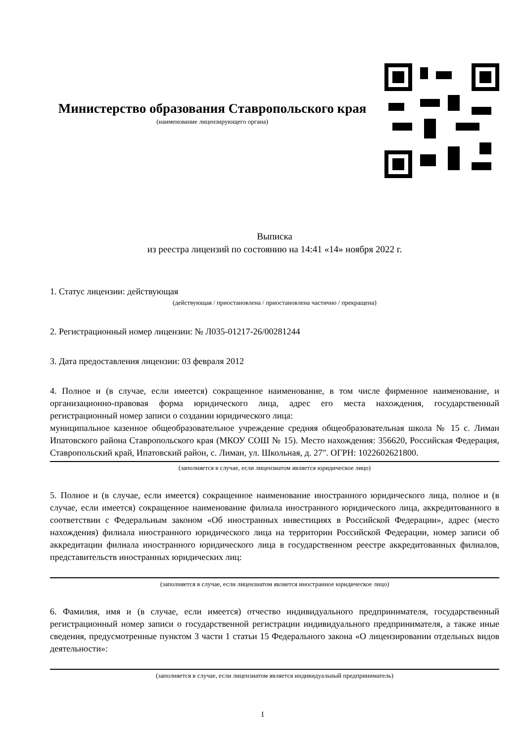Министерство образования Ставропольского края
(наименование лицензирующего органа)
Выписка
из реестра лицензий по состоянию на 14:41 «14» ноября 2022 г.
1. Статус лицензии: действующая
(действующая / приостановлена / приостановлена частично / прекращена)
2. Регистрационный номер лицензии: № Л035-01217-26/00281244
3. Дата предоставления лицензии: 03 февраля 2012
4. Полное и (в случае, если имеется) сокращенное наименование, в том числе фирменное наименование, и организационно-правовая форма юридического лица, адрес его места нахождения, государственный регистрационный номер записи о создании юридического лица:
муниципальное казенное общеобразовательное учреждение средняя общеобразовательная школа № 15 с. Лиман Ипатовского района Ставропольского края (МКОУ СОШ № 15). Место нахождения: 356620, Российская Федерация, Ставропольский край, Ипатовский район, с. Лиман, ул. Школьная, д. 27". ОГРН: 1022602621800.
(заполняется в случае, если лицензиатом является юридическое лицо)
5. Полное и (в случае, если имеется) сокращенное наименование иностранного юридического лица, полное и (в случае, если имеется) сокращенное наименование филиала иностранного юридического лица, аккредитованного в соответствии с Федеральным законом «Об иностранных инвестициях в Российской Федерации», адрес (место нахождения) филиала иностранного юридического лица на территории Российской Федерации, номер записи об аккредитации филиала иностранного юридического лица в государственном реестре аккредитованных филиалов, представительств иностранных юридических лиц:
(заполняется в случае, если лицензиатом является иностранное юридическое лицо)
6. Фамилия, имя и (в случае, если имеется) отчество индивидуального предпринимателя, государственный регистрационный номер записи о государственной регистрации индивидуального предпринимателя, а также иные сведения, предусмотренные пунктом 3 части 1 статьи 15 Федерального закона «О лицензировании отдельных видов деятельности»:
(заполняется в случае, если лицензиатом является индивидуальный предприниматель)
1